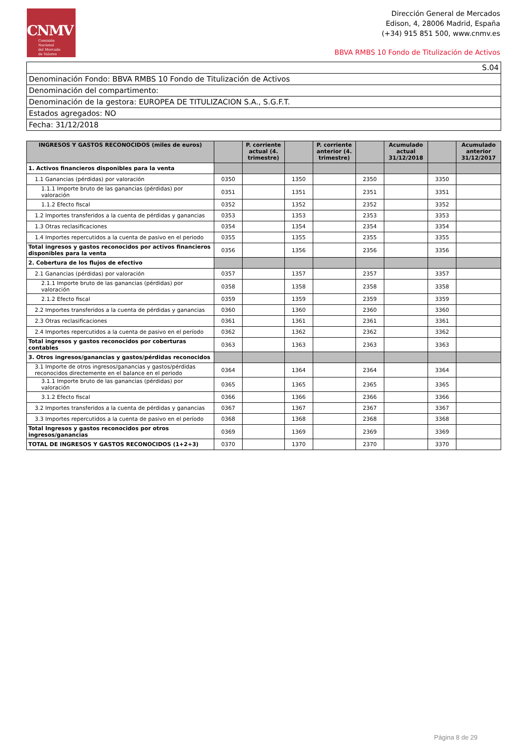CNMV
Comisión
Nacional
del Mercado
de Valores
Dirección General de Mercados
Edison, 4, 28006 Madrid, España
(+34) 915 851 500, www.cnmv.es
BBVA RMBS 10 Fondo de Titulización de Activos
| S.04 |
| Denominación Fondo: BBVA RMBS 10 Fondo de Titulización de Activos |
| Denominación del compartimento: |
| Denominación de la gestora: EUROPEA DE TITULIZACION S.A., S.G.F.T. |
| Estados agregados: NO |
| Fecha: 31/12/2018 |
| INGRESOS Y GASTOS RECONOCIDOS (miles de euros) | | P. corriente actual (4. trimestre) | | P. corriente anterior (4. trimestre) | | Acumulado actual 31/12/2018 | | Acumulado anterior 31/12/2017 |
| --- | --- | --- | --- | --- | --- | --- | --- | --- |
| 1. Activos financieros disponibles para la venta | | | | | | | | |
| 1.1 Ganancias (pérdidas) por valoración | 0350 | | 1350 | | 2350 | | 3350 | |
| 1.1.1 Importe bruto de las ganancias (pérdidas) por valoración | 0351 | | 1351 | | 2351 | | 3351 | |
| 1.1.2 Efecto fiscal | 0352 | | 1352 | | 2352 | | 3352 | |
| 1.2 Importes transferidos a la cuenta de pérdidas y ganancias | 0353 | | 1353 | | 2353 | | 3353 | |
| 1.3 Otras reclasificaciones | 0354 | | 1354 | | 2354 | | 3354 | |
| 1.4 Importes repercutidos a la cuenta de pasivo en el periodo | 0355 | | 1355 | | 2355 | | 3355 | |
| Total ingresos y gastos reconocidos por activos financieros disponibles para la venta | 0356 | | 1356 | | 2356 | | 3356 | |
| 2. Cobertura de los flujos de efectivo | | | | | | | | |
| 2.1 Ganancias (pérdidas) por valoración | 0357 | | 1357 | | 2357 | | 3357 | |
| 2.1.1 Importe bruto de las ganancias (pérdidas) por valoración | 0358 | | 1358 | | 2358 | | 3358 | |
| 2.1.2 Efecto fiscal | 0359 | | 1359 | | 2359 | | 3359 | |
| 2.2 Importes transferidos a la cuenta de pérdidas y ganancias | 0360 | | 1360 | | 2360 | | 3360 | |
| 2.3 Otras reclasificaciones | 0361 | | 1361 | | 2361 | | 3361 | |
| 2.4 Importes repercutidos a la cuenta de pasivo en el período | 0362 | | 1362 | | 2362 | | 3362 | |
| Total ingresos y gastos reconocidos por coberturas contables | 0363 | | 1363 | | 2363 | | 3363 | |
| 3. Otros ingresos/ganancias y gastos/pérdidas reconocidos | | | | | | | | |
| 3.1 Importe de otros ingresos/ganancias y gastos/pérdidas reconocidos directemente en el balance en el periodo | 0364 | | 1364 | | 2364 | | 3364 | |
| 3.1.1 Importe bruto de las ganancias (pérdidas) por valoración | 0365 | | 1365 | | 2365 | | 3365 | |
| 3.1.2 Efecto fiscal | 0366 | | 1366 | | 2366 | | 3366 | |
| 3.2 Importes transferidos a la cuenta de pérdidas y ganancias | 0367 | | 1367 | | 2367 | | 3367 | |
| 3.3 Importes repercutidos a la cuenta de pasivo en el período | 0368 | | 1368 | | 2368 | | 3368 | |
| Total Ingresos y gastos reconocidos por otros ingresos/ganancias | 0369 | | 1369 | | 2369 | | 3369 | |
| TOTAL DE INGRESOS Y GASTOS RECONOCIDOS (1+2+3) | 0370 | | 1370 | | 2370 | | 3370 | |
Página 8 de 29